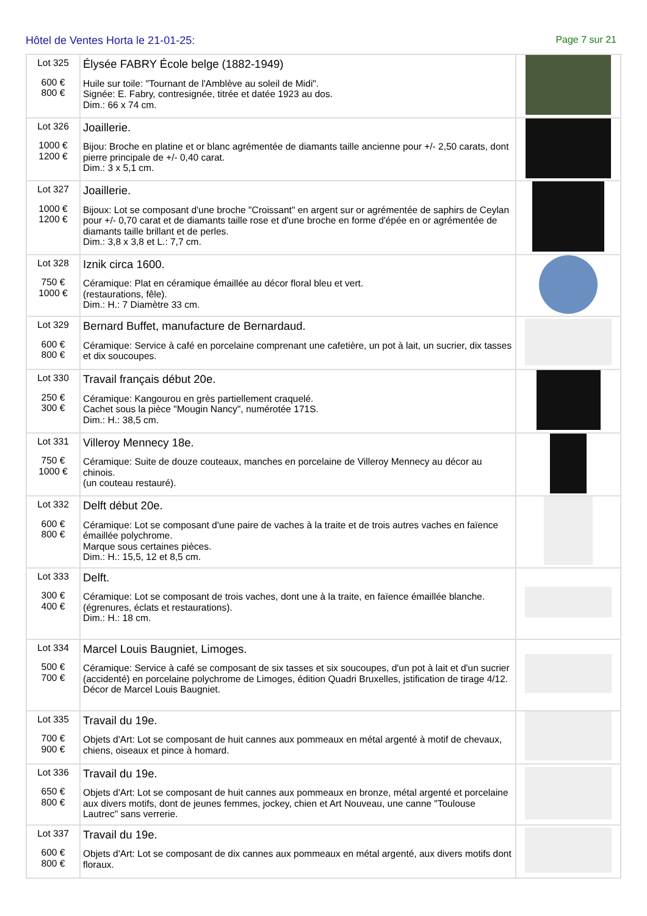Hôtel de Ventes Horta le 21-01-25: Page 7 sur 21
| Lot 325 600 € 800 € | Élysée FABRY École belge (1882-1949) Huile sur toile: "Tournant de l'Amblève au soleil de Midi". Signée: E. Fabry, contresignée, titrée et datée 1923 au dos. Dim.: 66 x 74 cm. | |
| Lot 326 1000 € 1200 € | Joaillerie. Bijou: Broche en platine et or blanc agrémentée de diamants taille ancienne pour +/- 2,50 carats, dont pierre principale de +/- 0,40 carat. Dim.: 3 x 5,1 cm. | |
| Lot 327 1000 € 1200 € | Joaillerie. Bijoux: Lot se composant d'une broche "Croissant" en argent sur or agrémentée de saphirs de Ceylan pour +/- 0,70 carat et de diamants taille rose et d'une broche en forme d'épée en or agrémentée de diamants taille brillant et de perles. Dim.: 3,8 x 3,8 et L.: 7,7 cm. | |
| Lot 328 750 € 1000 € | Iznik circa 1600. Céramique: Plat en céramique émaillée au décor floral bleu et vert. (restaurations, fêle). Dim.: H.: 7 Diamètre 33 cm. | |
| Lot 329 600 € 800 € | Bernard Buffet, manufacture de Bernardaud. Céramique: Service à café en porcelaine comprenant une cafetière, un pot à lait, un sucrier, dix tasses et dix soucoupes. | |
| Lot 330 250 € 300 € | Travail français début 20e. Céramique: Kangourou en grès partiellement craquelé. Cachet sous la pièce "Mougin Nancy", numérotée 171S. Dim.: H.: 38,5 cm. | |
| Lot 331 750 € 1000 € | Villeroy Mennecy 18e. Céramique: Suite de douze couteaux, manches en porcelaine de Villeroy Mennecy au décor au chinois. (un couteau restauré). | |
| Lot 332 600 € 800 € | Delft début 20e. Céramique: Lot se composant d'une paire de vaches à la traite et de trois autres vaches en faïence émaillée polychrome. Marque sous certaines pièces. Dim.: H.: 15,5, 12 et 8,5 cm. | |
| Lot 333 300 € 400 € | Delft. Céramique: Lot se composant de trois vaches, dont une à la traite, en faïence émaillée blanche. (égrenures, éclats et restaurations). Dim.: H.: 18 cm. | |
| Lot 334 500 € 700 € | Marcel Louis Baugniet, Limoges. Céramique: Service à café se composant de six tasses et six soucoupes, d'un pot à lait et d'un sucrier (accidenté) en porcelaine polychrome de Limoges, édition Quadri Bruxelles, jstification de tirage 4/12. Décor de Marcel Louis Baugniet. | |
| Lot 335 700 € 900 € | Travail du 19e. Objets d'Art: Lot se composant de huit cannes aux pommeaux en métal argenté à motif de chevaux, chiens, oiseaux et pince à homard. | |
| Lot 336 650 € 800 € | Travail du 19e. Objets d'Art: Lot se composant de huit cannes aux pommeaux en bronze, métal argenté et porcelaine aux divers motifs, dont de jeunes femmes, jockey, chien et Art Nouveau, une canne "Toulouse Lautrec" sans verrerie. | |
| Lot 337 600 € 800 € | Travail du 19e. Objets d'Art: Lot se composant de dix cannes aux pommeaux en métal argenté, aux divers motifs dont floraux. | |